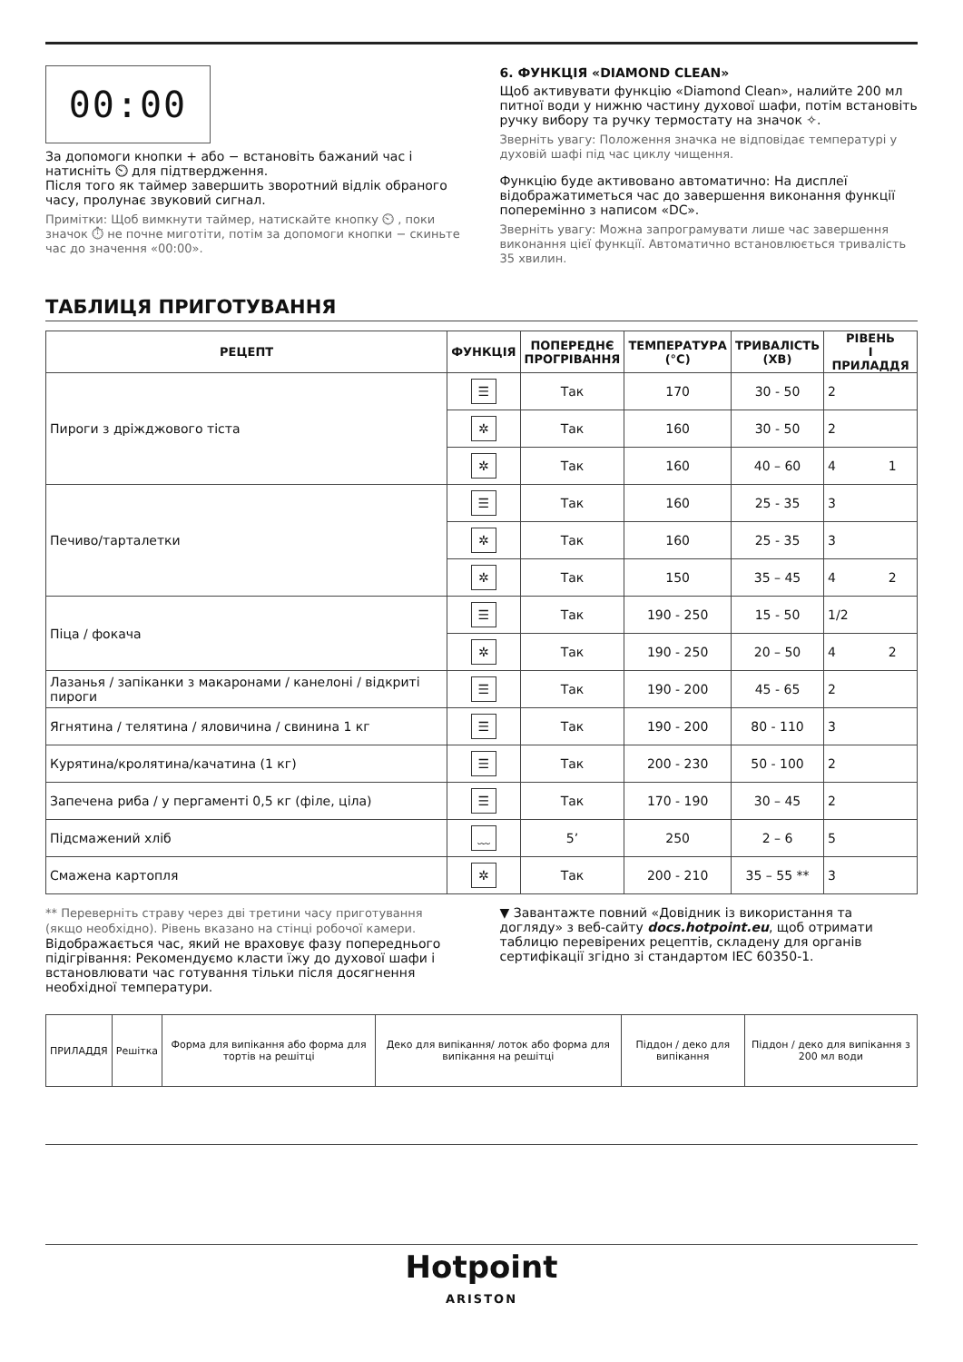00:00
За допомоги кнопки + або − встановіть бажаний час і натисніть ⏲ для підтвердження.
Після того як таймер завершить зворотний відлік обраного часу, пролунає звуковий сигнал.
Примітки: Щоб вимкнути таймер, натискайте кнопку ⏲ , поки значок ⏱ не почне миготіти, потім за допомоги кнопки − скиньте час до значення «00:00».
6. ФУНКЦІЯ «DIAMOND CLEAN»
Щоб активувати функцію «Diamond Clean», налийте 200 мл питної води у нижню частину духової шафи, потім встановіть ручку вибору та ручку термостату на значок ✧.
Зверніть увагу: Положення значка не відповідає температурі у духовій шафі під час циклу чищення.
Функцію буде активовано автоматично: На дисплеї відображатиметься час до завершення виконання функції поперемінно з написом «DC».
Зверніть увагу: Можна запрограмувати лише час завершення виконання цієї функції. Автоматично встановлюється тривалість 35 хвилин.
ТАБЛИЦЯ ПРИГОТУВАННЯ
| РЕЦЕПТ | ФУНКЦІЯ | ПОПЕРЕДНЄ ПРОГРІВАННЯ | ТЕМПЕРАТУРА (°C) | ТРИВАЛІСТЬ (ХВ) | РІВЕНЬ І ПРИЛАДДЯ |
| --- | --- | --- | --- | --- | --- |
| Пироги з дріжджового тіста | ☰ | Так | 170 | 30 - 50 | 2 |
| | ✲ | Так | 160 | 30 - 50 | 2 |
| | ✲ | Так | 160 | 40 – 60 | 4 1 |
| Печиво/тарталетки | ☰ | Так | 160 | 25 - 35 | 3 |
| | ✲ | Так | 160 | 25 - 35 | 3 |
| | ✲ | Так | 150 | 35 – 45 | 4 2 |
| Піца / фокача | ☰ | Так | 190 - 250 | 15 - 50 | 1/2 |
| | ✲ | Так | 190 - 250 | 20 – 50 | 4 2 |
| Лазанья / запіканки з макаронами / канелоні / відкриті пироги | ☰ | Так | 190 - 200 | 45 - 65 | 2 |
| Ягнятина / телятина / яловичина / свинина 1 кг | ☰ | Так | 190 - 200 | 80 - 110 | 3 |
| Курятина/кролятина/качатина (1 кг) | ☰ | Так | 200 - 230 | 50 - 100 | 2 |
| Запечена риба / у пергаменті 0,5 кг (філе, ціла) | ☰ | Так | 170 - 190 | 30 – 45 | 2 |
| Підсмажений хліб | ﹏ | 5’ | 250 | 2 – 6 | 5 |
| Смажена картопля | ✲ | Так | 200 - 210 | 35 – 55 ** | 3 |
** Переверніть страву через дві третини часу приготування (якщо необхідно). Рівень вказано на стінці робочої камери.
Відображається час, який не враховує фазу попереднього підігрівання: Рекомендуємо класти їжу до духової шафи і встановлювати час готування тільки після досягнення необхідної температури.
▼ Завантажте повний «Довідник із використання та догляду» з веб-сайту docs.hotpoint.eu, щоб отримати таблицю перевірених рецептів, складену для органів сертифікації згідно зі стандартом IEC 60350-1.
| ПРИЛАДДЯ | Решітка | Форма для випікання або форма для тортів на решітці | Деко для випікання/ лоток або форма для випікання на решітці | Піддон / деко для випікання | Піддон / деко для випікання з 200 мл води |
Hotpoint
ARISTON